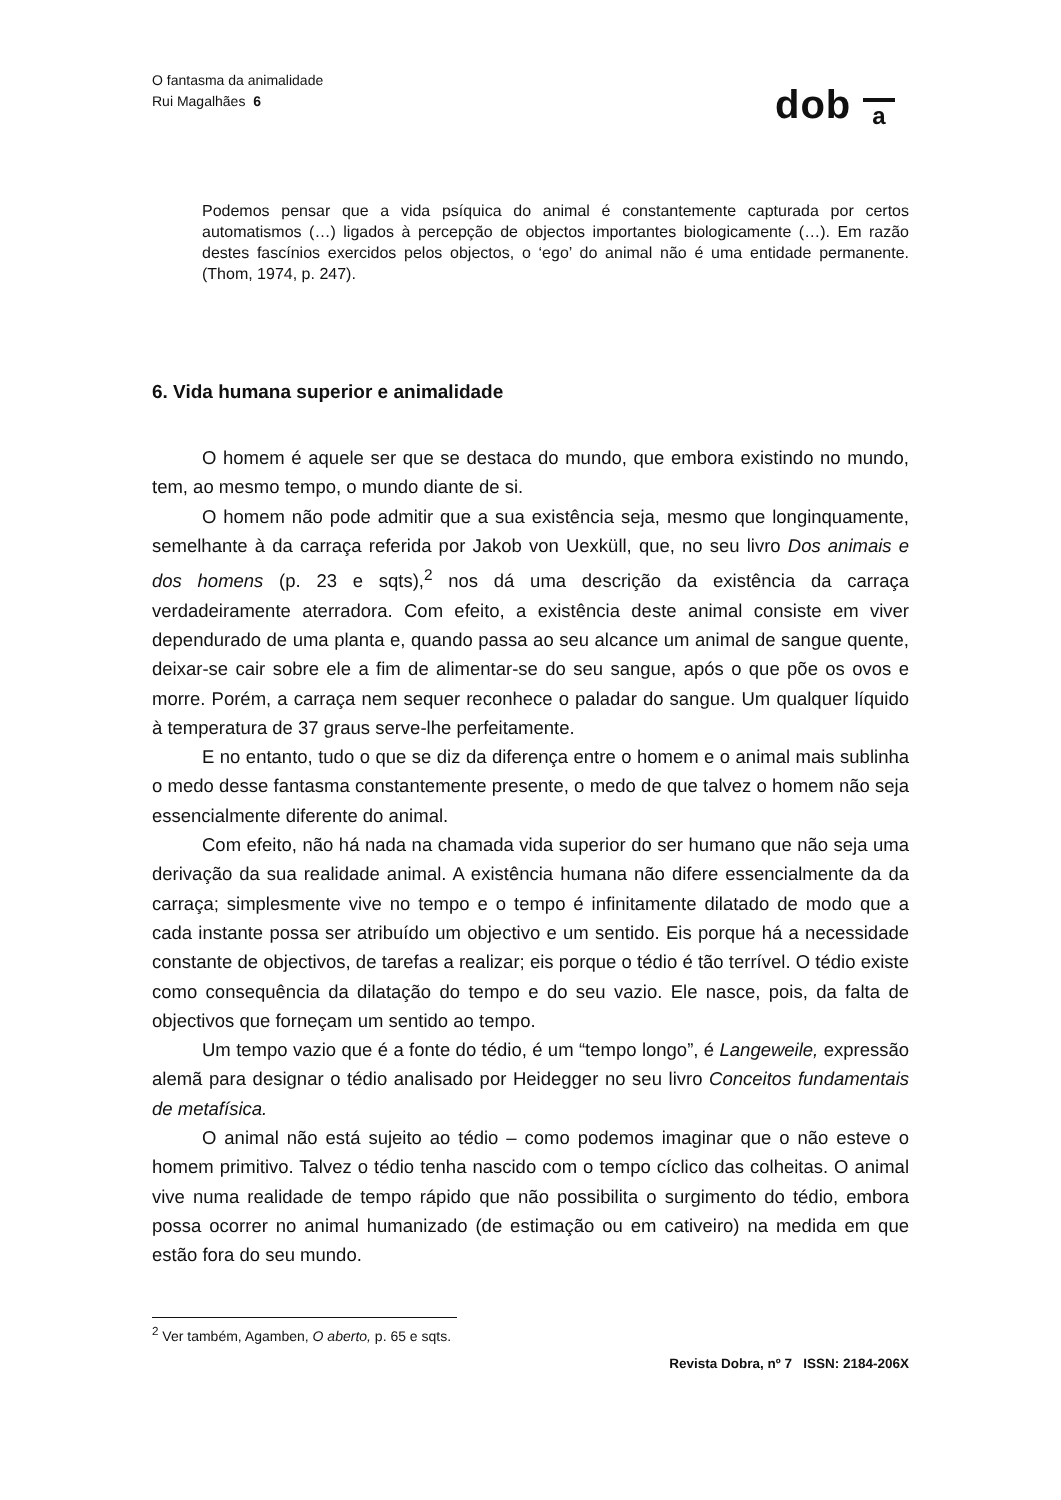O fantasma da animalidade
Rui Magalhães 6
dob a
Podemos pensar que a vida psíquica do animal é constantemente capturada por certos automatismos (…) ligados à percepção de objectos importantes biologicamente (…). Em razão destes fascínios exercidos pelos objectos, o ‘ego’ do animal não é uma entidade permanente. (Thom, 1974, p. 247).
6. Vida humana superior e animalidade
O homem é aquele ser que se destaca do mundo, que embora existindo no mundo, tem, ao mesmo tempo, o mundo diante de si.
O homem não pode admitir que a sua existência seja, mesmo que longinquamente, semelhante à da carraça referida por Jakob von Uexküll, que, no seu livro Dos animais e dos homens (p. 23 e sqts),<sup>2</sup> nos dá uma descrição da existência da carraça verdadeiramente aterradora. Com efeito, a existência deste animal consiste em viver dependurado de uma planta e, quando passa ao seu alcance um animal de sangue quente, deixar-se cair sobre ele a fim de alimentar-se do seu sangue, após o que põe os ovos e morre. Porém, a carraça nem sequer reconhece o paladar do sangue. Um qualquer líquido à temperatura de 37 graus serve-lhe perfeitamente.
E no entanto, tudo o que se diz da diferença entre o homem e o animal mais sublinha o medo desse fantasma constantemente presente, o medo de que talvez o homem não seja essencialmente diferente do animal.
Com efeito, não há nada na chamada vida superior do ser humano que não seja uma derivação da sua realidade animal. A existência humana não difere essencialmente da da carraça; simplesmente vive no tempo e o tempo é infinitamente dilatado de modo que a cada instante possa ser atribuído um objectivo e um sentido. Eis porque há a necessidade constante de objectivos, de tarefas a realizar; eis porque o tédio é tão terrível. O tédio existe como consequência da dilatação do tempo e do seu vazio. Ele nasce, pois, da falta de objectivos que forneçam um sentido ao tempo.
Um tempo vazio que é a fonte do tédio, é um “tempo longo”, é Langeweile, expressão alemã para designar o tédio analisado por Heidegger no seu livro Conceitos fundamentais de metafísica.
O animal não está sujeito ao tédio – como podemos imaginar que o não esteve o homem primitivo. Talvez o tédio tenha nascido com o tempo cíclico das colheitas. O animal vive numa realidade de tempo rápido que não possibilita o surgimento do tédio, embora possa ocorrer no animal humanizado (de estimação ou em cativeiro) na medida em que estão fora do seu mundo.
<sup>2</sup> Ver também, Agamben, O aberto, p. 65 e sqts.
Revista Dobra, nº 7 ISSN: 2184-206X